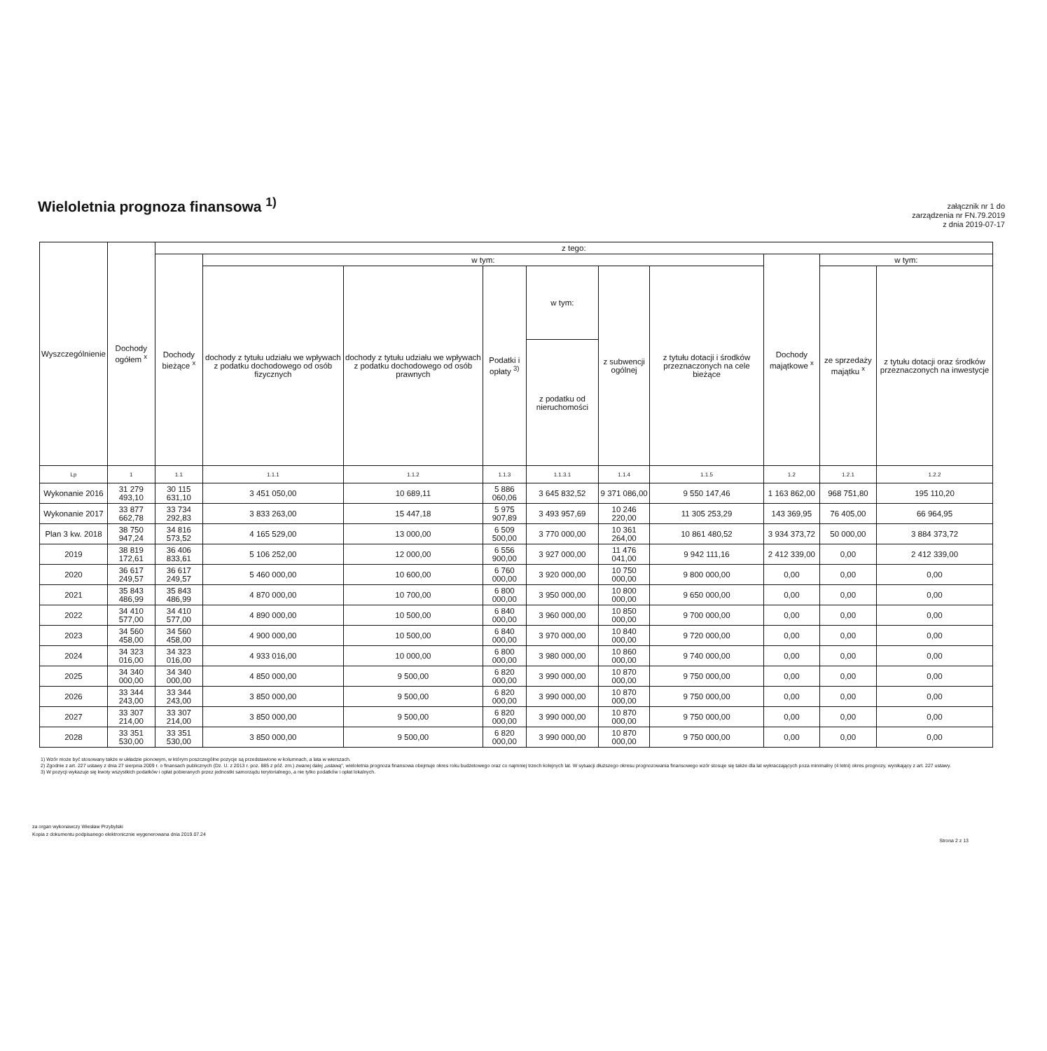Wieloletnia prognoza finansowa <sup>1)</sup>
załącznik nr 1 do
zarządzenia nr FN.79.2019
z dnia 2019-07-17
| Wyszczególnienie | Dochody ogółem <sup>x</sup> | z tego: | | | | | | | | | |
| --- | --- | --- | --- | --- | --- | --- | --- | --- | --- | --- | --- |
| | | Dochody bieżące <sup>x</sup> | w tym: | | | | | | Dochody majątkowe <sup>x</sup> | w tym: | |
| | | | dochody z tytułu udziału we wpływach z podatku dochodowego od osób fizycznych | dochody z tytułu udziału we wpływach z podatku dochodowego od osób prawnych | Podatki i opłaty <sup>3)</sup> | w tym: | z subwencji ogólnej | z tytułu dotacji i środków przeznaczonych na cele bieżące | | ze sprzedaży majątku <sup>x</sup> | z tytułu dotacji oraz środków przeznaczonych na inwestycje |
| | | | | | | z podatku od nieruchomości | | | | | |
| Lp | 1 | 1.1 | 1.1.1 | 1.1.2 | 1.1.3 | 1.1.3.1 | 1.1.4 | 1.1.5 | 1.2 | 1.2.1 | 1.2.2 |
| Wykonanie 2016 | 31 279 493,10 | 30 115 631,10 | 3 451 050,00 | 10 689,11 | 5 886 060,06 | 3 645 832,52 | 9 371 086,00 | 9 550 147,46 | 1 163 862,00 | 968 751,80 | 195 110,20 |
| Wykonanie 2017 | 33 877 662,78 | 33 734 292,83 | 3 833 263,00 | 15 447,18 | 5 975 907,89 | 3 493 957,69 | 10 246 220,00 | 11 305 253,29 | 143 369,95 | 76 405,00 | 66 964,95 |
| Plan 3 kw. 2018 | 38 750 947,24 | 34 816 573,52 | 4 165 529,00 | 13 000,00 | 6 509 500,00 | 3 770 000,00 | 10 361 264,00 | 10 861 480,52 | 3 934 373,72 | 50 000,00 | 3 884 373,72 |
| 2019 | 38 819 172,61 | 36 406 833,61 | 5 106 252,00 | 12 000,00 | 6 556 900,00 | 3 927 000,00 | 11 476 041,00 | 9 942 111,16 | 2 412 339,00 | 0,00 | 2 412 339,00 |
| 2020 | 36 617 249,57 | 36 617 249,57 | 5 460 000,00 | 10 600,00 | 6 760 000,00 | 3 920 000,00 | 10 750 000,00 | 9 800 000,00 | 0,00 | 0,00 | 0,00 |
| 2021 | 35 843 486,99 | 35 843 486,99 | 4 870 000,00 | 10 700,00 | 6 800 000,00 | 3 950 000,00 | 10 800 000,00 | 9 650 000,00 | 0,00 | 0,00 | 0,00 |
| 2022 | 34 410 577,00 | 34 410 577,00 | 4 890 000,00 | 10 500,00 | 6 840 000,00 | 3 960 000,00 | 10 850 000,00 | 9 700 000,00 | 0,00 | 0,00 | 0,00 |
| 2023 | 34 560 458,00 | 34 560 458,00 | 4 900 000,00 | 10 500,00 | 6 840 000,00 | 3 970 000,00 | 10 840 000,00 | 9 720 000,00 | 0,00 | 0,00 | 0,00 |
| 2024 | 34 323 016,00 | 34 323 016,00 | 4 933 016,00 | 10 000,00 | 6 800 000,00 | 3 980 000,00 | 10 860 000,00 | 9 740 000,00 | 0,00 | 0,00 | 0,00 |
| 2025 | 34 340 000,00 | 34 340 000,00 | 4 850 000,00 | 9 500,00 | 6 820 000,00 | 3 990 000,00 | 10 870 000,00 | 9 750 000,00 | 0,00 | 0,00 | 0,00 |
| 2026 | 33 344 243,00 | 33 344 243,00 | 3 850 000,00 | 9 500,00 | 6 820 000,00 | 3 990 000,00 | 10 870 000,00 | 9 750 000,00 | 0,00 | 0,00 | 0,00 |
| 2027 | 33 307 214,00 | 33 307 214,00 | 3 850 000,00 | 9 500,00 | 6 820 000,00 | 3 990 000,00 | 10 870 000,00 | 9 750 000,00 | 0,00 | 0,00 | 0,00 |
| 2028 | 33 351 530,00 | 33 351 530,00 | 3 850 000,00 | 9 500,00 | 6 820 000,00 | 3 990 000,00 | 10 870 000,00 | 9 750 000,00 | 0,00 | 0,00 | 0,00 |
1) Wzór może być stosowany także w układzie pionowym, w którym poszczególne pozycje są przedstawione w kolumnach, a lata w wierszach.
2) Zgodnie z art. 227 ustawy z dnia 27 sierpnia 2009 r. o finansach publicznych (Dz. U. z 2013 r. poz. 885 z póź. zm.) zwanej dalej „ustawą", wieloletnia prognoza finansowa obejmuje okres roku budżetowego oraz co najmniej trzech kolejnych lat. W sytuacji dłuższego okresu prognozowania finansowego wzór stosuje się także dla lat wykraczających poza minimalny (4 letni) okres prognozy, wynikający z art. 227 ustawy.
3) W pozycji wykazuje się kwoty wszystkich podatków i opłat pobieranych przez jednostki samorządu terytorialnego, a nie tylko podatków i opłat lokalnych.
za organ wykonawczy Wiesław Przybylski
Kopia z dokumentu podpisanego elektronicznie wygenerowana dnia 2019.07.24
Strona 2 z 13